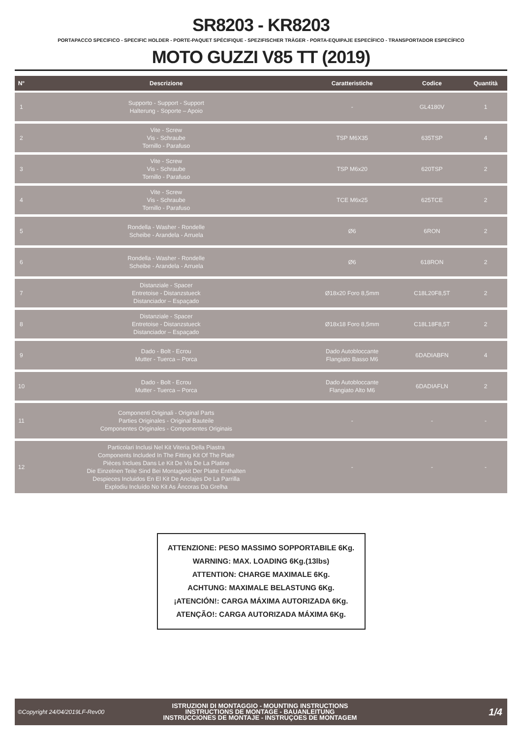SR8203 - KR8203
PORTAPACCO SPECIFICO - SPECIFIC HOLDER - PORTE-PAQUET SPÉCIFIQUE - SPEZIFISCHER TRÄGER - PORTA-EQUIPAJE ESPECÍFICO - TRANSPORTADOR ESPECÍFICO
MOTO GUZZI V85 TT (2019)
| N° | Descrizione | Caratteristiche | Codice | Quantità |
| --- | --- | --- | --- | --- |
| 1 | Supporto - Support - Support Halterung - Soporte – Apoio | - | GL4180V | 1 |
| 2 | Vite - Screw Vis - Schraube Tornillo - Parafuso | TSP M6X35 | 635TSP | 4 |
| 3 | Vite - Screw Vis - Schraube Tornillo - Parafuso | TSP M6x20 | 620TSP | 2 |
| 4 | Vite - Screw Vis - Schraube Tornillo - Parafuso | TCE M6x25 | 625TCE | 2 |
| 5 | Rondella - Washer - Rondelle Scheibe - Arandela - Arruela | Ø6 | 6RON | 2 |
| 6 | Rondella - Washer - Rondelle Scheibe - Arandela - Arruela | Ø6 | 618RON | 2 |
| 7 | Distanziale - Spacer Entretoise - Distanzstueck Distanciador – Espaçado | Ø18x20 Foro 8,5mm | C18L20F8,5T | 2 |
| 8 | Distanziale - Spacer Entretoise - Distanzstueck Distanciador – Espaçado | Ø18x18 Foro 8,5mm | C18L18F8,5T | 2 |
| 9 | Dado - Bolt - Ecrou Mutter - Tuerca – Porca | Dado Autobloccante Flangiato Basso M6 | 6DADIABFN | 4 |
| 10 | Dado - Bolt - Ecrou Mutter - Tuerca – Porca | Dado Autobloccante Flangiato Alto M6 | 6DADIAFLN | 2 |
| 11 | Componenti Originali - Original Parts Parties Originales - Original Bauteile Componentes Originales - Componentes Originais | - | - | - |
| 12 | Particolari Inclusi Nel Kit Viteria Della Piastra Components Included In The Fitting Kit Of The Plate Pièces Inclues Dans Le Kit De Vis De La Platine Die Einzelnen Teile Sind Bei Montagekit Der Platte Enthalten Despieces Incluidos En El Kit De Anclajes De La Parrilla Explodiu Incluído No Kit As Âncoras Da Grelha | - | - | - |
ATTENZIONE: PESO MASSIMO SOPPORTABILE 6Kg.
WARNING: MAX. LOADING 6Kg.(13lbs)
ATTENTION: CHARGE MAXIMALE 6Kg.
ACHTUNG: MAXIMALE BELASTUNG 6Kg.
¡ATENCIÓN!: CARGA MÁXIMA AUTORIZADA 6Kg.
ATENÇÃO!: CARGA AUTORIZADA MÁXIMA 6Kg.
©Copyright 24/04/2019LF-Rev00
ISTRUZIONI DI MONTAGGIO - MOUNTING INSTRUCTIONS
INSTRUCTIONS DE MONTAGE - BAUANLEITUNG
INSTRUCCIONES DE MONTAJE - INSTRUÇOES DE MONTAGEM
1/4